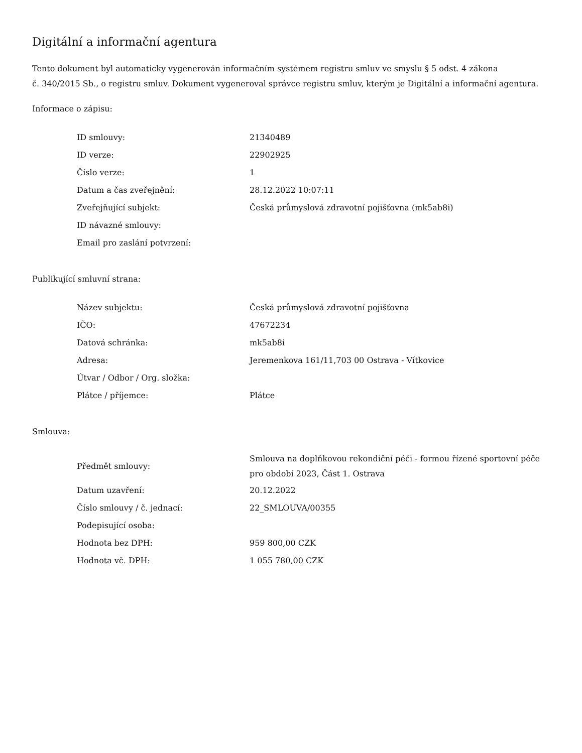Digitální a informační agentura
Tento dokument byl automaticky vygenerován informačním systémem registru smluv ve smyslu § 5 odst. 4 zákona
č. 340/2015 Sb., o registru smluv. Dokument vygeneroval správce registru smluv, kterým je Digitální a informační agentura.
Informace o zápisu:
| ID smlouvy: | 21340489 |
| ID verze: | 22902925 |
| Číslo verze: | 1 |
| Datum a čas zveřejnění: | 28.12.2022 10:07:11 |
| Zveřejňující subjekt: | Česká průmyslová zdravotní pojišťovna (mk5ab8i) |
| ID návazné smlouvy: | |
| Email pro zaslání potvrzení: | |
Publikující smluvní strana:
| Název subjektu: | Česká průmyslová zdravotní pojišťovna |
| IČO: | 47672234 |
| Datová schránka: | mk5ab8i |
| Adresa: | Jeremenkova 161/11,703 00 Ostrava - Vítkovice |
| Útvar / Odbor / Org. složka: | |
| Plátce / příjemce: | Plátce |
Smlouva:
| Předmět smlouvy: | Smlouva na doplňkovou rekondiční péči - formou řízené sportovní péče pro období 2023, Část 1. Ostrava |
| Datum uzavření: | 20.12.2022 |
| Číslo smlouvy / č. jednací: | 22_SMLOUVA/00355 |
| Podepisující osoba: | |
| Hodnota bez DPH: | 959 800,00 CZK |
| Hodnota vč. DPH: | 1 055 780,00 CZK |